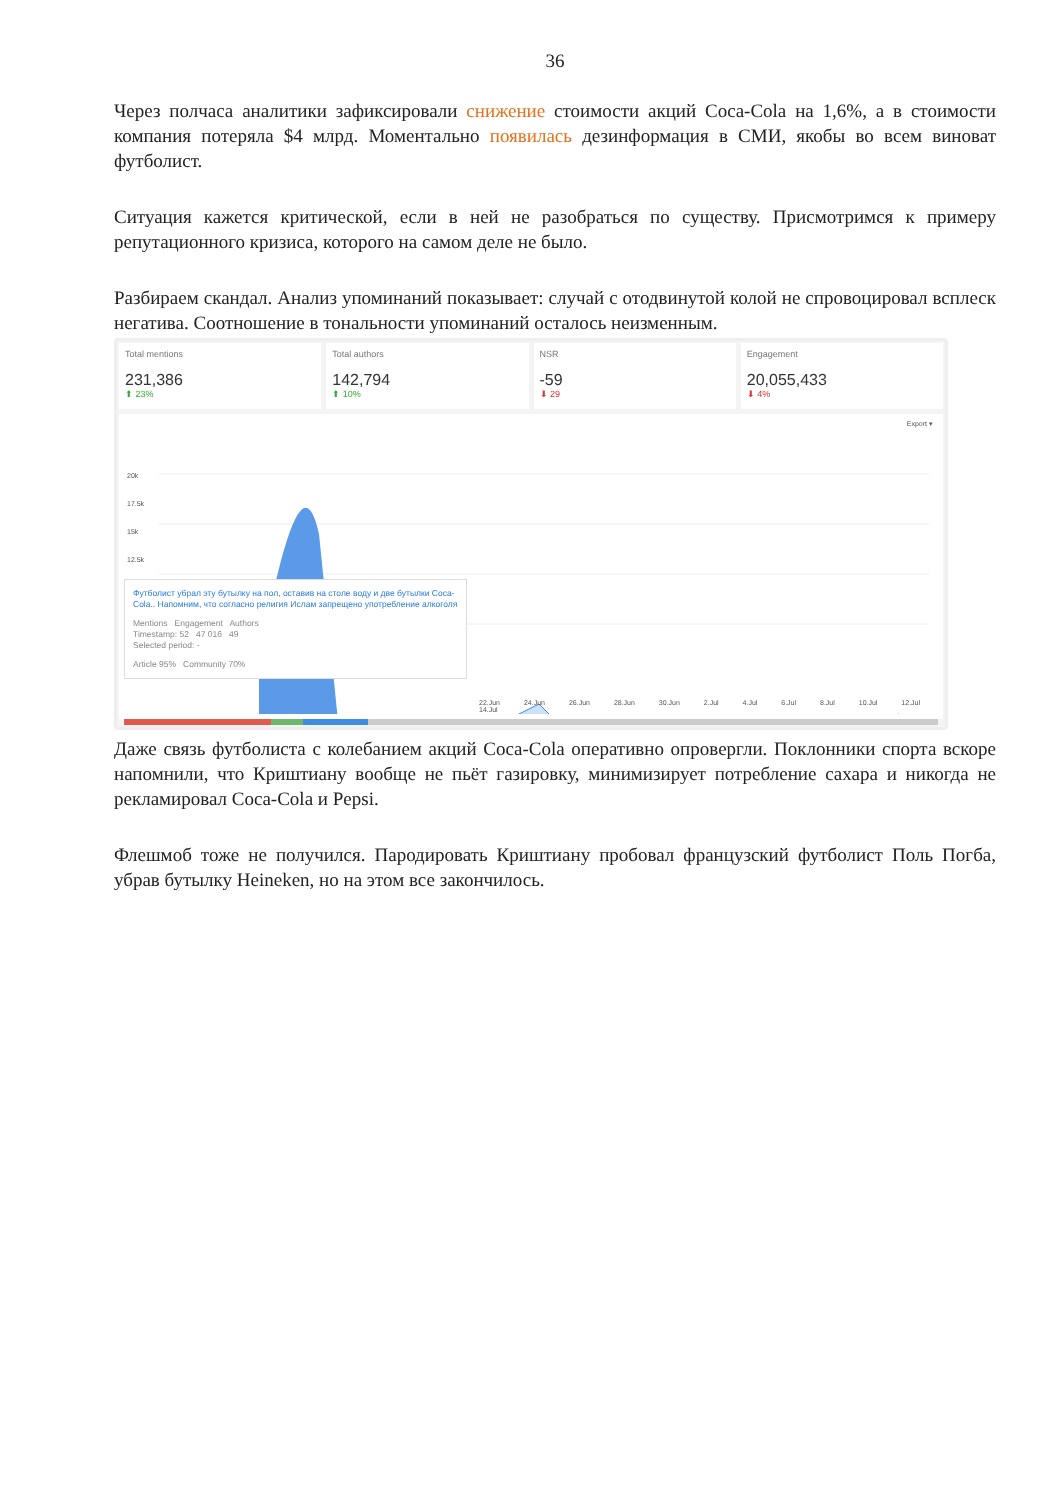36
Через полчаса аналитики зафиксировали снижение стоимости акций Coca-Cola на 1,6%, а в стоимости компания потеряла $4 млрд. Моментально появилась дезинформация в СМИ, якобы во всем виноват футболист.
Ситуация кажется критической, если в ней не разобраться по существу. Присмотримся к примеру репутационного кризиса, которого на самом деле не было.
Разбираем скандал. Анализ упоминаний показывает: случай с отодвинутой колой не спровоцировал всплеск негатива. Соотношение в тональности упоминаний осталось неизменным.
Total mentions
231,386
⬆ 23%
Total authors
142,794
⬆ 10%
NSR
-59
⬇ 29
Engagement
20,055,433
⬇ 4%
Export ▾
20k
17.5k
15k
12.5k
Футболист убрал эту бутылку на пол, оставив на столе воду и две бутылки Coca-Cola.. Напомним, что согласно религия Ислам запрещено употребление алкоголя
Mentions Engagement Authors
Timestamp: 52 47 016 49
Selected period: -
Article 95% Community 70%
22.Jun 24.Jun 26.Jun 28.Jun 30.Jun 2.Jul 4.Jul 6.Jul 8.Jul 10.Jul 12.Jul 14.Jul
Даже связь футболиста с колебанием акций Coca-Cola оперативно опровергли. Поклонники спорта вскоре напомнили, что Криштиану вообще не пьёт газировку, минимизирует потребление сахара и никогда не рекламировал Coca-Cola и Pepsi.
Флешмоб тоже не получился. Пародировать Криштиану пробовал французский футболист Поль Погба, убрав бутылку Heineken, но на этом все закончилось.